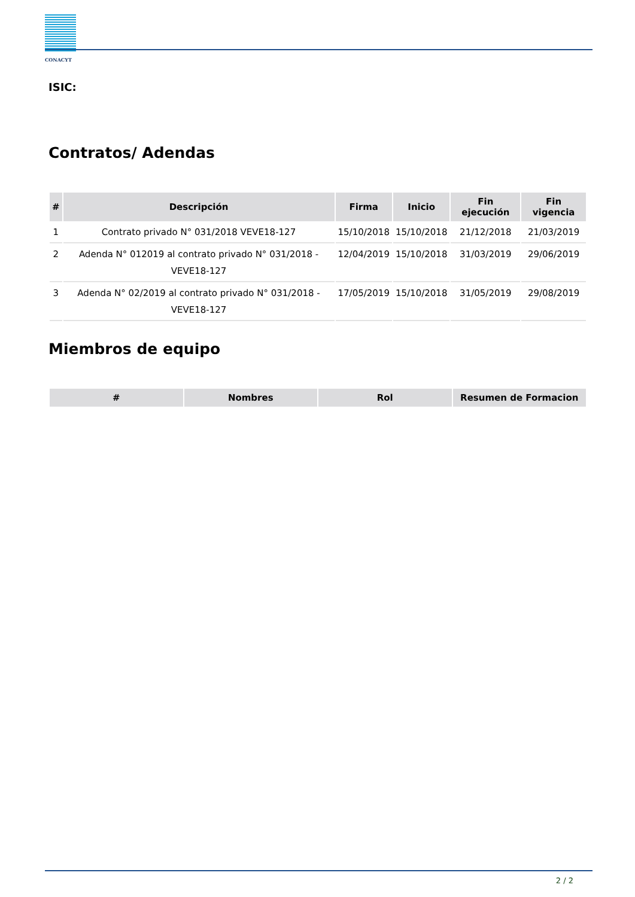CONACYT
ISIC:
Contratos/ Adendas
| # | Descripción | Firma | Inicio | Fin ejecución | Fin vigencia |
| --- | --- | --- | --- | --- | --- |
| 1 | Contrato privado N° 031/2018 VEVE18-127 | 15/10/2018 | 15/10/2018 | 21/12/2018 | 21/03/2019 |
| 2 | Adenda N° 012019 al contrato privado N° 031/2018 - VEVE18-127 | 12/04/2019 | 15/10/2018 | 31/03/2019 | 29/06/2019 |
| 3 | Adenda N° 02/2019 al contrato privado N° 031/2018 - VEVE18-127 | 17/05/2019 | 15/10/2018 | 31/05/2019 | 29/08/2019 |
Miembros de equipo
| # | Nombres | Rol | Resumen de Formacion |
| --- | --- | --- | --- |
2 / 2